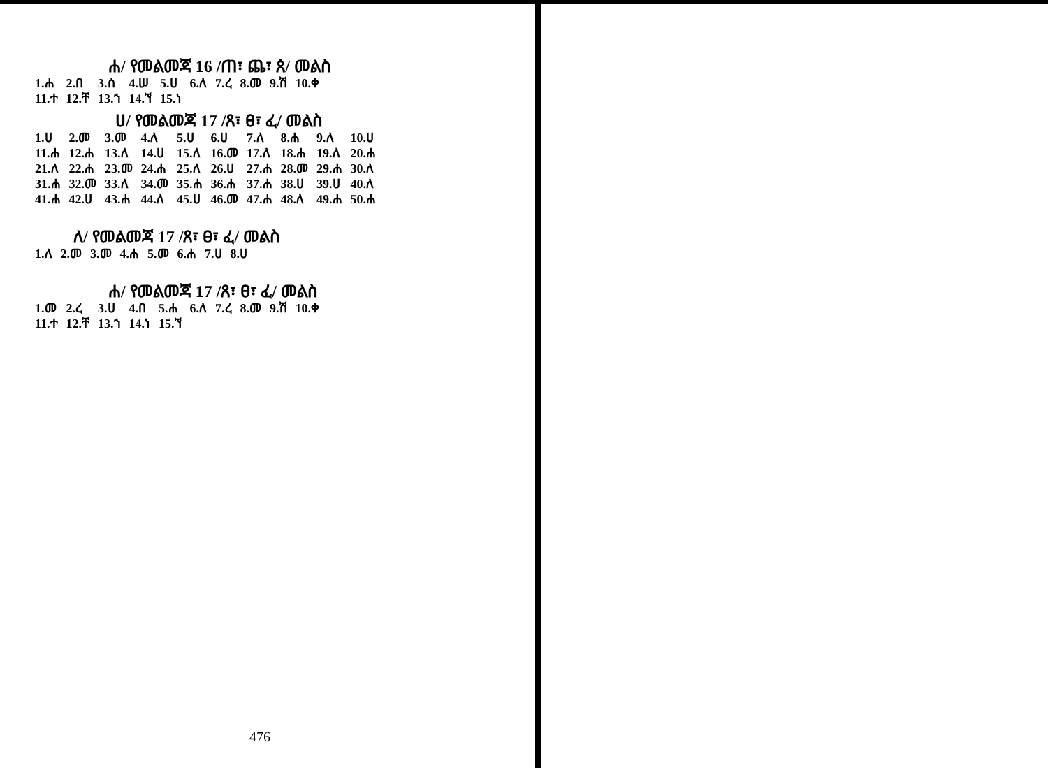ሐ/ የመልመጃ 16 /ጠ፣ ጨ፣ ጰ/ መልስ
| 1.ሐ | 2.በ | 3.ሰ | 4.ሠ | 5.ሀ | 6.ለ | 7.ረ | 8.መ | 9.ሽ | 10.ቀ |
| 11.ተ | 12.ቸ | 13.ኀ | 14.ኘ | 15.ነ | | | | | |
ሀ/ የመልመጃ 17 /ጸ፣ ፀ፣ ፈ/ መልስ
| 1.ሀ | 2.መ | 3.መ | 4.ለ | 5.ሀ | 6.ሀ | 7.ለ | 8.ሐ | 9.ለ | 10.ሀ |
| 11.ሐ | 12.ሐ | 13.ለ | 14.ሀ | 15.ለ | 16.መ | 17.ለ | 18.ሐ | 19.ለ | 20.ሐ |
| 21.ለ | 22.ሐ | 23.መ | 24.ሐ | 25.ለ | 26.ሀ | 27.ሐ | 28.መ | 29.ሐ | 30.ለ |
| 31.ሐ | 32.መ | 33.ለ | 34.መ | 35.ሐ | 36.ሐ | 37.ሐ | 38.ሀ | 39.ሀ | 40.ለ |
| 41.ሐ | 42.ሀ | 43.ሐ | 44.ለ | 45.ሀ | 46.መ | 47.ሐ | 48.ለ | 49.ሐ | 50.ሐ |
ለ/ የመልመጃ 17 /ጸ፣ ፀ፣ ፈ/ መልስ
| 1.ለ | 2.መ | 3.መ | 4.ሐ | 5.መ | 6.ሐ | 7.ሀ | 8.ሀ |
ሐ/ የመልመጃ 17 /ጸ፣ ፀ፣ ፈ/ መልስ
| 1.መ | 2.ረ | 3.ሀ | 4.በ | 5.ሐ | 6.ለ | 7.ረ | 8.መ | 9.ሽ | 10.ቀ |
| 11.ተ | 12.ቸ | 13.ኀ | 14.ነ | 15.ኘ | | | | | |
476